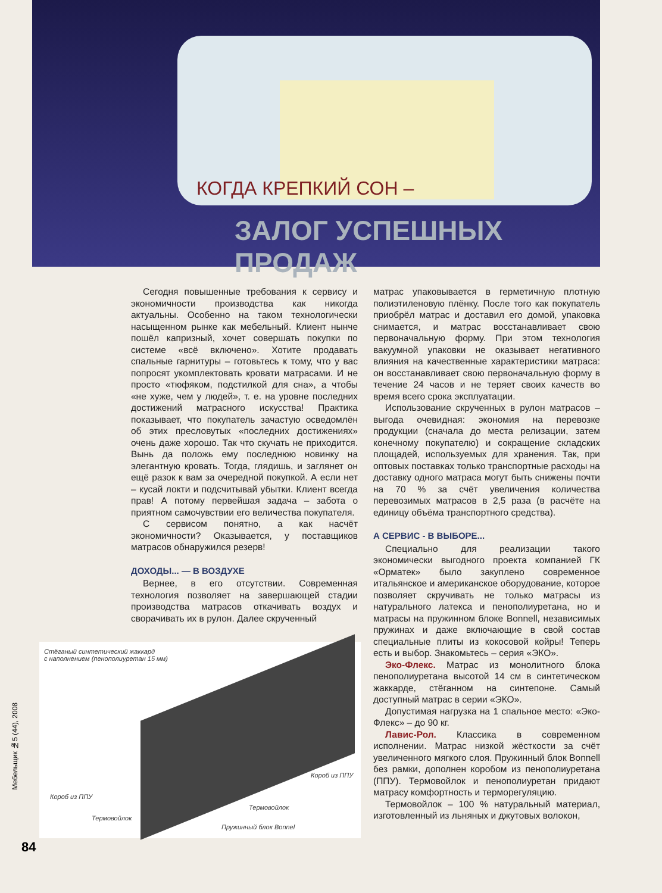КОГДА КРЕПКИЙ СОН –
ЗАЛОГ УСПЕШНЫХ ПРОДАЖ
Сегодня повышенные требования к сервису и экономичности производства как никогда актуальны. Особенно на таком технологически насыщенном рынке как мебельный. Клиент нынче пошёл капризный, хочет совершать покупки по системе «всё включено». Хотите продавать спальные гарнитуры – готовьтесь к тому, что у вас попросят укомплектовать кровати матрасами. И не просто «тюфяком, подстилкой для сна», а чтобы «не хуже, чем у людей», т. е. на уровне последних достижений матрасного искусства! Практика показывает, что покупатель зачастую осведомлён об этих пресловутых «последних достижениях» очень даже хорошо. Так что скучать не приходится. Вынь да положь ему последнюю новинку на элегантную кровать. Тогда, глядишь, и заглянет он ещё разок к вам за очередной покупкой. А если нет – кусай локти и подсчитывай убытки. Клиент всегда прав! А потому первейшая задача – забота о приятном самочувствии его величества покупателя.
С сервисом понятно, а как насчёт экономичности? Оказывается, у поставщиков матрасов обнаружился резерв!
ДОХОДЫ... — В ВОЗДУХЕ
Вернее, в его отсутствии. Современная технология позволяет на завершающей стадии производства матрасов откачивать воздух и сворачивать их в рулон. Далее скрученный
матрас упаковывается в герметичную плотную полиэтиленовую плёнку. После того как покупатель приобрёл матрас и доставил его домой, упаковка снимается, и матрас восстанавливает свою первоначальную форму. При этом технология вакуумной упаковки не оказывает негативного влияния на качественные характеристики матраса: он восстанавливает свою первоначальную форму в течение 24 часов и не теряет своих качеств во время всего срока эксплуатации.
Использование скрученных в рулон матрасов – выгода очевидная: экономия на перевозке продукции (сначала до места релизации, затем конечному покупателю) и сокращение складских площадей, используемых для хранения. Так, при оптовых поставках только транспортные расходы на доставку одного матраса могут быть снижены почти на 70 % за счёт увеличения количества перевозимых матрасов в 2,5 раза (в расчёте на единицу объёма транспортного средства).
А СЕРВИС - В ВЫБОРЕ...
Специально для реализации такого экономически выгодного проекта компанией ГК «Орматек» было закуплено современное итальянское и американское оборудование, которое позволяет скручивать не только матрасы из натурального латекса и пенополиуретана, но и матрасы на пружинном блоке Bonnell, независимых пружинах и даже включающие в свой состав специальные плиты из кокосовой койры! Теперь есть и выбор. Знакомьтесь – серия «ЭКО».
Эко-Флекс. Матрас из монолитного блока пенополиуретана высотой 14 см в синтетическом жаккарде, стёганном на синтепоне. Самый доступный матрас в серии «ЭКО».
Допустимая нагрузка на 1 спальное место: «Эко-Флекс» – до 90 кг.
Лавис-Рол. Классика в современном исполнении. Матрас низкой жёсткости за счёт увеличенного мягкого слоя. Пружинный блок Bonnell без рамки, дополнен коробом из пенополиуретана (ППУ). Термовойлок и пенополиуретан придают матрасу комфортность и терморегуляцию.
Термовойлок – 100 % натуральный материал, изготовленный из льняных и джутовых волокон,
Стёганый синтетический жаккард
с наполнением (пенополиуретан 15 мм)
Короб из ППУ
Короб из ППУ
Термовойлок
Термовойлок
Пружинный блок Bonnel
Мебельщик №5 (44), 2008
84